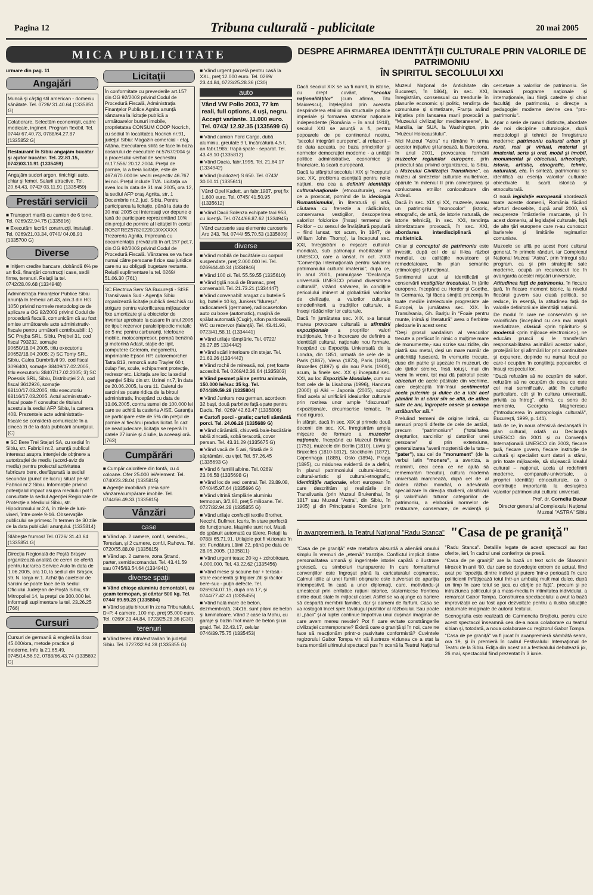Pagina 12 Tribuna culturală - publicitate 20 mai 2005
MICA PUBLICITATE
urmare din pag. 11
Angajări
Muncă şi câştig stil american - domeniu sănătate. Tel. 0726/ 31.40.64 (1335851 G)
Colaborare. Selectăm economişti, cadre medicale, ingineri. Program flexibil. Tel. 0744/ 67.40.73, 0788/64.27.87 (1335852 G)
Restaurant în Sibiu angajăm bucătar şi ajutor bucătar. Tel. 22.81.15, 0742/03.11.91 (1335459)
Angajăm sudori argon, tinichigii auto, chiar şi femei. Salarii atractive. Tel. 20.64.43, 0742/ 03.11.91 (1335459)
Prestări servicii
■ Transport marfă cu camion de 6 tone. Tel. 0269/22.94.75 (1335816)
■ Executăm lucrări construcţii, instalaţii. Tel. 0269/21.03.34, 0740/ 04.08.91 (1335700 G)
Diverse
■ Iniţiem credite bancare, dobândă 6% pe an fixă, finanţări construcţii case, sedii firme, terenuri. Relaţii la tel. 0742/28.09.68 (1334948)
Administraţia Finanţelor Publice Sibiu anunţă în temeiul art.43, alin.3 din HG 1050 privind normele metodologice de aplicare a OG 92/2003 privind Codul de procedură fiscală, comunicăm că au fost emise următoarele acte administrativ-fiscale pentru următorii contribuabili: 1) SC Prejba SRL, Sibiu, Prejbei 31, cod fiscal 793232, somaţie 90650/18.04.2005, titlu executoriu 90652/18.04.2005; 2) SC Tomy SRL, Sibiu, Calea Dumbrăvii 99, cod fiscal 3096400, somaţie 38409/17.02.2005, titlu executoriu 38407/17.02.2005; 3) SC Poessis SRL, Sibiu, Distribuţiei 2 A, cod fiscal 3612926, somaţie 68110/17.03.2005, titlu executoriu 68116/17.03.2005. Actul administrativ-fiscal poate fi consultat de titularul acestuia la sediul AFP Sibiu, la camera 408. Prezentele acte administrativ-fiscale se consideră comunicate în a cincea zi de la data publicării anunţului. (C)
■ SC Bere Trei Stejari SA, cu sediul în Sibiu, str. Fabricii nr.2, anunţă publicul interesat asupra intenţiei de obţinere a autorizaţiei de mediu (acord-aviz de mediu) pentru proiectul activitatea fabricare bere, desfăşurată la sediul secundar (punct de lucru) situat pe str. Fabricii nr.2 Sibiu. Informaţiile privind potenţialul impact asupra mediului pot fi consultate la sediul Agenţiei Regionale de Protecţie a Mediului Sibiu, str. Hipodromului nr.2 A, în zilele de luni-vineri, între orele 9-16. Observaţiile publicului se primesc în termen de 30 zile de la data publicării anunţului. (1335814)
Slăbeşte frumos! Tel. 0726/ 31.40.64 (1335851 G)
Direcţia Regională de Poştă Braşov organizează analiză de cereri de ofertă pentru lucrarea Service Auto în data de 1.06.2005, ora 10, la sediul din Braşov, str. N. Iorga nr.1. Achiziţia caietelor de sarcini se poate face de la sediul Oficiului Judeţean de Poştă Sibiu, str. Mitropoliei 14, la preţul de 300.000 lei. Informaţii suplimentare la tel. 23.26.25 (766)
Cursuri
Cursuri de germană & engleză la doar 45.000/ora, metode practice şi moderne. Info la 21.65.49, 0745/14.56.92, 0788/66.43.74 (1335692 G)
Licitaţii
În conformitate cu prevederile art.157 din OG 92/2003 privind Codul de Procedură Fiscală, Administraţia Finanţelor Publice Agnita anunţă vânzarea la licitaţie publică a următoarelor bunuri imobile, proprietatea CONSUM COOP Nocrich, cu sediul în localitatea Nocrich nr.91, judeţul Sibiu: Magazin comercial - etaj, Alţâna. Executarea silită se face în baza dosarului de executare nr.5767/2004 şi a procesului-verbal de sechestru nr.17.556/ 20.12.2004. Preţul de pornire, la a treia licitaţie, este de 467.670.000 lei vechi respectiv 46.767 lei noi. Preţul include TVA. Licitaţia va avea loc la data de 31 mai 2005, ora 12, la sediul AFP oraş Agnita, str. 1 Decembrie nr.2, jud. Sibiu. Pentru participarea la licitaţie, până la data de 30 mai 2005 cei interesaţi vor depune o taxă de participare reprezentând 10% din preţul de pornire al licitaţiei în contul RO53TREZ57820220130XXXXX Trezoreria Agnita, împreună cu documentaţia prevăzută în art.157 pct.7, din OG 92/2003 privind Codul de Procedură Fiscală. Vânzarea se va face numai către persoane fizice sau juridice care nu au obligaţii bugetare restante. Relaţii suplimentare la tel. 0269/ 51.06.30 (761)
SC Electrica Serv SA Bucureşti - SISE Transilvania Sud - Agenţia Sibiu organizează licitaţie publică deschisă cu strigare pentru valorificarea mijloacelor fixe amortizate şi a obiectelor de inventar aprobate la casare în anul 2005 de tipul: rezervor paralelipipedic metalic de 5 mc pentru carburanţi, telefoane mobile, motocompresor, pompă benzină şi motorină Adast, staţie de lipit, computere Celerom, megometru, imprimante Epson HP, autoremorcher Tatra 813, remorcă auto Trayler 60 t, dulap fier, scule, echipament protecţie, redresor etc. Licitaţia are loc la sediul agenţiei Sibiu din str. Uzinei nr.7, în data de 20.06.2005, la ora 11. Caietul de sarcini se poate ridica de la biroul administrativ, începând cu data de 13.06.2005, contra sumei de 100.000 lei care se achită la casieria AISE. Garanţia de participare este de 5% din preţul de pornire al fiecărui produs licitat. În caz de neadjudecare, licitaţia se reperă în datele 27 iunie şi 4 iulie, la aceeaşi oră. (763)
Cumpărări
■ Cumpăr calorifere din fontă, cu 4 coloane. Ofer 25.000 lei/element. Tel. 0740/23.28.04 (1335815)
■ Agenţie imobiliară preia spre vânzare/cumpărare imobile. Tel. 0744/66.49.33 (1335615)
Vânzări
case
■ Vând ap. 2 camere, conf.I, semidec., Terezian, şi 2 camere, conf.I, Rahova. Tel. 0720/55.88.09 (1335615)
■ Vând ap. 2 camere, zona Ştrand, parter, semidecomandat. Tel. 43.41.59 sau 0745/63.54.64 (1334941)
diverse spaţii
■ Vând chioşc aluminiu demontabil, cu geam termopan, şi cântar 500 kg. Tel. 0744/ 89.59.28 (1335804)
■ Vând spaţiu birouri în zona Tribunalului, D+P, 4 camere, 100 mp, preţ 95.000 euro. Tel. 0269/ 23.44.84, 0723/25.28.36 (C30)
terenuri
■ Vând teren intra/extravilan în judeţul Sibiu. Tel. 0727/32.94.28 (1335855 G)
■ Vând urgent parcelă pentru casă la XXL, preţ 12.000 euro. Tel. 0269/ 23.44.84, 0723/25.28.36 (C30)
auto
Vând VW Pollo 2003, 77 km reali, full options, 4 uşi, negru. Accept variante. 11.000 euro. Tel. 0743/ 12.92.35 (1335699 G)
■ Vând camion Ford Cargo, dubă aluminiu, greutate 9 t, încărcătură 4,5 t, an fabr.1985; trapă spate - separat. Tel. 43.49.10 (1335812)
■ Vând Dacia, fabr.1995. Tel. 21.64.17 (1334942)
■ Vând (buldozer) S 650. Tel. 0743/ 30.00.11 (1335611)
Vând Opel Kadett, an fabr.1987, preţ fix 1.600 euro. Tel. 0745/ 41.50.95 (1335612)
■ Vând Dacii Solenza echipate taxi 953, cu licenţă. Tel. 0744/66.87.62 (1334945)
Vând caroserie sau elemente caroserie Aro 243. Tel. 0744/ 55.70.53 (1335609)
diverse
■ Vând mobilă de bucătărie cu corpuri suspendate, preţ 2.000.000 lei. Tel. 0269/44.40.34 (1334946)
■ Vând 100 oi. Tel. 55.59.55 (1335610)
■ Vând ţiglă nouă de Bramac, preţ convenabil. Tel. 21.73.21 (1334447)
■ Vând convenabil: aragaz cu butelie 5 kg, butelie 10 kg, Junkers "Mureşu", radiocameră (germane), radiocasetofon auto cu boxe (automatic), maşină de spălat automată (Cugir), sifon pardoseală, WC cu rezervor (faianţă). Tel. 43.41.93, 0723/41.58.11 (1334441)
■ Vând utilaje tâmplărie. Tel. 0722/ 26.27.85 1334442)
■ Vând scări interioare din stejar. Tel. 21.63.26 (1334442)
■ Vând rochii de mireasă, noi, preţ foarte accesibil. Tel. 0269/42.36.64 (1335803)
■ Vând pesmet pâine pentru animale, 150.000 lei/sac 35 kg. Tel. 0744/89.59.28 (1335804)
■ Vând Junkers nou german, acordeon 32 başi, două parbrize faţă-spate pentru Dacia. Tel. 0269/ 42.63.47 (1335806)
■ Cartofi porci - gratis; cartofi sământă porci. Tel. 24.06.26 (1335689 G)
■ Vând cărămidă, chiuvetă baie-bucătărie tablă zincată, sobă teracotă, covor persan. Tel. 43.31.29 (1335675 G)
■ Vând vacă de 5 ani, fătată de 3 săptămâni, cu viţel. Tel. 57.26.45 (1335693 G)
■ Vând 6 familii albine. Tel. 0269/ 23.06.58 (1335698 G)
■ Vând loc de veci central. Tel. 23.89.08, 0740/45.97.64 (1335696 G)
■ Vând vitrină tâmplărie aluminiu termopan, 3/2,60, preţ 5 milioane. Tel. 0727/32.94.28 (1335855 G)
■ Vând utilaje confecţii textile Brother, Necchi, Bullmer, Icuris, în stare perfectă de funcţionare. Maşinile sunt noi. Masă de şpănuit automată cu tăiere. Relaţii la 0788/ 65.71.91. Utilajele pot fi vizionate în str. Fundătura Lâinii 22, până pe data de 28.05.2005. (1335811)
■ Vând urgent teasc 20 kg + zdrobitoare, 4.000.000. Tel. 43.22.62 (1335456)
■ Vând mese şi scaune bar + terasă - stare excelentă şi frigider Zill şi răcitor bere-suc - puţin defecte. Tel. 0269/24.07.15, după ora 17, şi 0744/77.42.41 (1335455)
■ Vând hală mare de beton, dezmembrată, 24x16, sunt piloni de beton şi luminatoare. Vând 2 case la Mohu, cu garaje şi bazin înot mare de beton şi un grajd. Tel. 22.43.17, celular 0746/39.75.75 (1335453)
DESPRE AFIRMAREA IDENTITĂŢII CULTURALE PRIN VALORILE DE PATRIMONIU
ÎN SPIRITUL SECOLULUI XXI
Dacă secolul XIX se va fi numit, în istorie, cu drept cuvânt, "secolul naţionalităţilor" (cum afirma, Titu Maiorescu), înţelegând prin aceasta desprinderea etniilor din structurile politice imperiale şi formarea statelor naţionale independente (România – în anul 1918), secolul XXI se anunţă a fi, pentru popoarele de pe continentul nostru, "secolul integrării europene", al refacerii – de data aceasta, pe baza principiilor şi normelor democraţiei moderne - a unităţii politice administrative, economice şi financiare, la scară europeană.
Dacă la sfârşitul secolului XIX şi începutul sec. XX, problema esenţială pentru noile naţiuni, era cea a definirii identităţii cultural-naţionale (etnoculturale), ceea ce a provocat, pornind de la ideologia Romantismului, în literatură şi artă, căutarea cu frenezie a rădăcinilor, conservarea vestigiilor, descoperirea valorilor folclorice (însuşi termenul de Folklor – cu sensul de învăţătură populară – fiind lansat, tot acum, în 1847, de William John Thomp), la începutul sec. XXI, înregistrăm o mişcare cultural-mondială, sub patronajul mobilizator al UNESCO, care a lansat, în oct. 2003 "Convenţia Internaţională pentru salvarea patrimoniului cultural imaterial", după ce, în anul 2001, promulgase "Declaraţia universală UNESCO privind diversitatea culturală", vizând salvarea, în condiţiile pericolului iminent al globalizării valorilor de civilizaţie, a valorilor culturale etnodefinitorii, a tradiţiilor culturale, a înseşi rădăcinilor lor culturale.
Dacă în jumătatea sec. XIX, s-a lansat marea provocare culturală a afirmării expoziţionale a propriilor valori tradiţionale, într-o încercare de definire a identităţii cultural, naţionale nou formate, începând cu Expoziţia Universală de la Londra, din 1851, urmată de cele de la Paris (1867), Viena (1873), Paris (1889), Bruxelles (1897) şi din nou Paris (1900), acum, la finele sec. XX şi începutul sec. XXI, au loc Expoziţiile Mondiale, cum au fost cele de la Lisabona (1996), Hanovra (2000) şi Aiki – Japonia (2005), scopul fiind acela al unificării idealurilor culturale prin rostirea unor ample "discursuri" expoziţionale, circumscrise tematic, în mod riguros.
În sfârşit, dacă în sec. XIX şi primele două decenii din sec. XX, înregistrăm ampla mişcare de formare a muzeelor naţionale, începând cu Muzeul Britanic (1753), muzeele din Berlin (1810), Luvru şi Bruxelles (1810-1812), Stockholm (1872), Copenhaga (1885), Oslo (1894), Praga (1895), cu misiunea evidentă de a defini, în planul patrimoniului cultural-istoric, cultural-artistic şi cultural-etnografic, identităţile naţionale, efort european în care descrifrăm şi realizările din Transilvania (prin Muzeul Brukenthal, în 1817 sau Muzeul "Astra", din Sibiu, în 1905) şi din Principatele Române (prin Muzeul Naţional de Antichitate din Bucureşti, în 1864), în sec. XXI, înregistrăm, consensual cu trendurile în planurile economic şi politic, tendinţa de comuniune şi sintetizare, Franţa având iniţiativa prin lansarea marii provocări a "Muzeului civilizaţiilor mediteraneene", la Marsilia, iar SUA, la Washington, prin "Muzeul Holocaustului".
Nici Muzeul "Astra" nu rămâne în urma acestor iniţiative şi lansează, la Barcelona, în anul 2001, provocarea formării muzeelor regiunilor europene, prin proiectul său privind organizarea, la Sibiu, a Muzeului Civilizaţiei Transilvane", ca muzeu al sintezelor culturale multietnice, apărute în mileniul II prin convieţuirea şi conlucrarea etniilor conlocuitoare din Ardeal.
Dacă în sec. XIX şi XX, muzeele, aveau un patrimoniu "monocolor" (istoric, etnografic, de artă, de istorie naturală, de istorie tehnică), în sec. XXI, tendinţa sintetizatoare provoacă, în sec. XXI, abordarea interdisciplinară şi multietnică.
Chiar şi conceptul de patrimoniu este investit, după cel de al II-lea război mondial, cu calităţile novatoare şi remodelatoare, în plan semantic (etimologic) şi funcţional.
Sentimentul acut al identificării şi conservării vestigiilor trecutului, în ţările europene, începând cu Herder şi Goethe, în Germania, îşi făcea simţită prezenţa în toate mediile intelectuale progresiste ale Europei, la jumătatea sec. XIX. În Transilvania, Gh. Bariţiu în "Foaie pentru munte, inimă şi literatură" avea o fierbinte pledoarie în acest sens:
"Deşi grosul vandalism al veacurilor trecute a prefăcut în nimic o mulţime mare de monumente,- sau scrise sau zidite, din piatră sau metal, deşi un mare număr de antichităţi fuseseră, în vremurile trecute, duse din patrie şi aşezate în muzeuri, de ale ţărilor streine, însă totuşi, mai din vremi în vremi, tot mai dă patriotul peste obiecturi de acele păstrate din vechime, care deşteaptă într-însul sentimentul acela puternic şi dulce de a iubi acel pământ în al cărui sîn se află, de atîtea sute de ani, îngropate oasele şi cenuşa străbunilor săi."
Preluând termeni de origine latină, cu sensuri proprii diferite de cele de astăzi, precum "patrimonium" ("totalitatea drepturilor, sarcinilor şi datoriilor unei persoane" şi prin extensiune, generalizarea "averii moştenită de la tata – "pater"), sau cel de "monument" (de la verbul latin "monere", a avertiza, a reaminti, deci ceea ce ne ajută să rememorăm trecutul), cultura modernă universală marchează, după cel de al doilea război mondial, o adevărată specializare în direcţia studierii, clasificării şi valorificării tuturor categoriilor de patrimoniu, a elaborării normelor de restaurare, conservare, de evidenţă şi cercetare a valorilor de patrimoniu. Se lansează programe naţionale şi internaţionale, iau fiinţă catedre şi chiar facultăţi de patrimoniu, o direcţie a pedagogiei moderne devine cea "pro-patrimoniu".
Apar o serie de ramuri distincte, abordate de noi discipline culturologice, după metodologii şi tehnici de înregistrare moderne: patrimoniu cultural urban şi rural, real şi virtual, material şi imaterial, scris şi oral, mobil şi imobil, monumental şi obiectual, arheologic, istoric, artistic, etnografic, tehnic, naturalist, etc. În sinteză, patrimoniul se identifică cu esenţa valorilor culturale obiectivate la scară istorică şi etnoculturală.
O nouă legislaţie europeană abordează toate aceste domenii, România făcând eforturi deosebite, după anul 2000, să recupereze întârzierile marcante, şi în acest domeniu, al legislaţiei culturale, faţă de alte ţări europene care n-au cunoscut barierele şi limitările regimurilor comuniste.
Muzeele se află pe acest front cultural general, în primele rânduri, iar Complexul Naţional Muzeal "Astra", prin întregul său program, ca şi prin strategiile sale moderne, ocupă un recunoscut loc în avangarda acestei mişcări universale.
Atitudinea faţă de patrimoniu, în fiecare ţară, în fiecare moment istoric, la nivelul fiecărui guvern sau clasă politică, se reduce, în esenţă, la atitudinea faţă de valorile definitorii ale identităţii naţiunii.
De modul în care ne conservăm şi ne valorificăm (începând cu cea mai amplă mediatizare, clasică <prin tipărituri> şi modernă <prin mijloace electronice>), ne educăm pruncii şi le transferăm responsabilitatea asimilării acestor valori, protejării lor şi afirmării lor prin continuitate şi expunere, depinde nu numai locul pe care-l ocupăm în conştiinţa popoarelor, ci însuşi respectul lor.
"Dacă refuzăm să ne ocupăm de valori, refuzăm să ne ocupăm de ceea ce este cel mai semnificativ, atât în culturile particulare, cât şi în cultura universală, privită ca întreg", afirmă, cu sens de memento, Georgeta Magherescu ("Introducerea în antropologia culturală", Bucureşti, 1999, p. 141).
Iată de ce, în noua ofensivă declanşată în plan cultural, odată cu Declaraţia UNESCO din 2001 şi cu Convenţia Internaţională UNESCO din 2003, fiecare ţară, fiecare guvern, fiecare instituţie de cultură şi specialist sunt datori a stărui, prin toate mijloacele, să slujească idealul cultural – naţional, acela al redefinirii moderne, comparativ-universale, a propriei identităţi etnoculturale, ca o contribuţie importantă la desluşirea valorilor patrimoniului cultural universal.
Prof. dr. Corneliu Bucur
Director general al Complexului Naţional Muzeal "ASTRA" Sibiu
În avanpremieră, la Teatrul Naţional "Radu Stanca"
"Casa de pe graniţă"
"Casa de pe graniţă" este metafora absurdă a alienării omului simplu în vremuri de „eternă" tranziţie. Conflictul implicit dintre personalitatea umană şi ingerinţele istoriei capătă o ilustrare grotescă, cu simboluri transparente în care formalismul convenţiilor este îngroşat până la caricaturalul coşmaresc. Calmul idilic al unei familii obişnuite este bulversat de apariţia intempestivă în casă a unor diplomaţi, care, motivându-şi amestecul prin emfatice raţiuni istorice, statornicesc frontiera dintre două state în mijlocul casei. Astfel se va ajunge ca bariere să despartă membrii familiei, dar şi oameni de farfurii. Casa se va rostogoli încet spre tăvălugul pustiitor al războiului. Sau poate al „păcii" şi al luptei continue împotriva unui duşman imaginar de care avem mereu nevoie? Pot fi oare evitate constrângerile civilizaţiei contemporane? Există oare o graniţă şi în noi, care ne face să reacţionăm printr-o pasivitate conformistă? Cuvintele regizorului Gabor Tompa vin să ilustreze viziunea ce a stat la baza montării ultimului spectacol pus în scenă la Teatrul Naţional "Radu Stanca". Detaliile legate de acest spectacol au fost oferite, ieri, în cadrul unei conferinţe de presă.
"Casa de pe graniţă" are la bază un text scris de Slawomir Mrozek în anii '60, dar care se dovedeşte extrem de actual, fiind axat pe "opoziţia dintre individ şi putere într-o perioadă în care politicienii înfăţişează totul într-un ambalaj mult mai dulce, după un timp în care totul se juca cu cărţile pe faţă", precum şi pe intruziunea politicului şi a mass-media în intimitatea individului, a remarcat Gabor Tompa. Construirea spectacolului a avut la bază improvizaţii ce au fost apoi dezvoltate pentru a ilustra situaţiile răsturnate imaginate de autorul textului.
Scenografia este realizată de Carmencita Brojboiu, pentru care acest spectacol înseamnă cea de-a noua colaborare cu teatrul sibian şi, totodată, a noua colaborare cu regizorul Gabor Tompa.
"Casa de pe graniţă" va fi jucat în avanpremieră sâmbătă seara, ora 19, şi în premieră în cadrul Festivalului Internaţional de Teatru de la Sibiu. Ediţia din acest an a festivalului debutează joi, 26 mai, spectacolul fiind prezentat în 3 iunie.